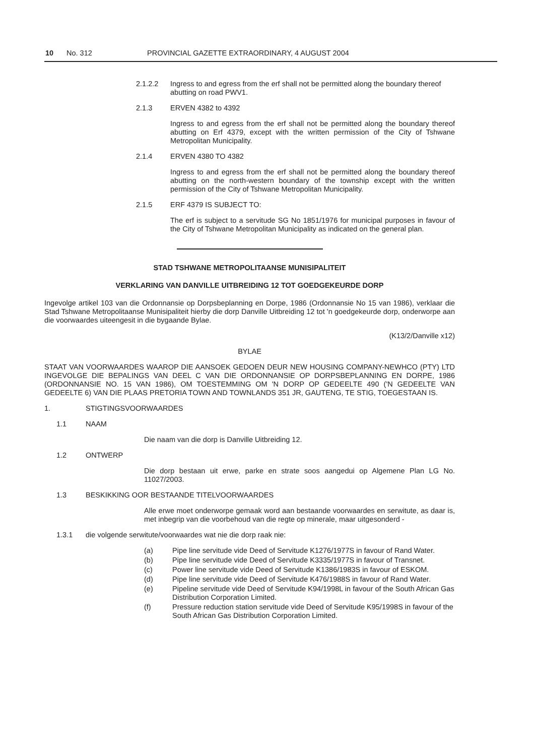10 No. 312 PROVINCIAL GAZETTE EXTRAORDINARY, 4 AUGUST 2004
2.1.2.2 Ingress to and egress from the erf shall not be permitted along the boundary thereof abutting on road PWV1.
2.1.3 ERVEN 4382 to 4392
Ingress to and egress from the erf shall not be permitted along the boundary thereof abutting on Erf 4379, except with the written permission of the City of Tshwane Metropolitan Municipality.
2.1.4 ERVEN 4380 TO 4382
Ingress to and egress from the erf shall not be permitted along the boundary thereof abutting on the north-western boundary of the township except with the written permission of the City of Tshwane Metropolitan Municipality.
2.1.5 ERF 4379 IS SUBJECT TO:
The erf is subject to a servitude SG No 1851/1976 for municipal purposes in favour of the City of Tshwane Metropolitan Municipality as indicated on the general plan.
STAD TSHWANE METROPOLITAANSE MUNISIPALITEIT
VERKLARING VAN DANVILLE UITBREIDING 12 TOT GOEDGEKEURDE DORP
Ingevolge artikel 103 van die Ordonnansie op Dorpsbeplanning en Dorpe, 1986 (Ordonnansie No 15 van 1986), verklaar die Stad Tshwane Metropolitaanse Munisipaliteit hierby die dorp Danville Uitbreiding 12 tot 'n goedgekeurde dorp, onderworpe aan die voorwaardes uiteengesit in die bygaande Bylae.
(K13/2/Danville x12)
BYLAE
STAAT VAN VOORWAARDES WAAROP DIE AANSOEK GEDOEN DEUR NEW HOUSING COMPANY-NEWHCO (PTY) LTD INGEVOLGE DIE BEPALINGS VAN DEEL C VAN DIE ORDONNANSIE OP DORPSBEPLANNING EN DORPE, 1986 (ORDONNANSIE NO. 15 VAN 1986), OM TOESTEMMING OM 'N DORP OP GEDEELTE 490 ('N GEDEELTE VAN GEDEELTE 6) VAN DIE PLAAS PRETORIA TOWN AND TOWNLANDS 351 JR, GAUTENG, TE STIG, TOEGESTAAN IS.
1. STIGTINGSVOORWAARDES
1.1 NAAM
Die naam van die dorp is Danville Uitbreiding 12.
1.2 ONTWERP
Die dorp bestaan uit erwe, parke en strate soos aangedui op Algemene Plan LG No. 11027/2003.
1.3 BESKIKKING OOR BESTAANDE TITELVOORWAARDES
Alle erwe moet onderworpe gemaak word aan bestaande voorwaardes en serwitute, as daar is, met inbegrip van die voorbehoud van die regte op minerale, maar uitgesonderd -
1.3.1 die volgende serwitute/voorwaardes wat nie die dorp raak nie:
(a) Pipe line servitude vide Deed of Servitude K1276/1977S in favour of Rand Water.
(b) Pipe line servitude vide Deed of Servitude K3335/1977S in favour of Transnet.
(c) Power line servitude vide Deed of Servitude K1386/1983S in favour of ESKOM.
(d) Pipe line servitude vide Deed of Servitude K476/1988S in favour of Rand Water.
(e) Pipeline servitude vide Deed of Servitude K94/1998L in favour of the South African Gas Distribution Corporation Limited.
(f) Pressure reduction station servitude vide Deed of Servitude K95/1998S in favour of the South African Gas Distribution Corporation Limited.